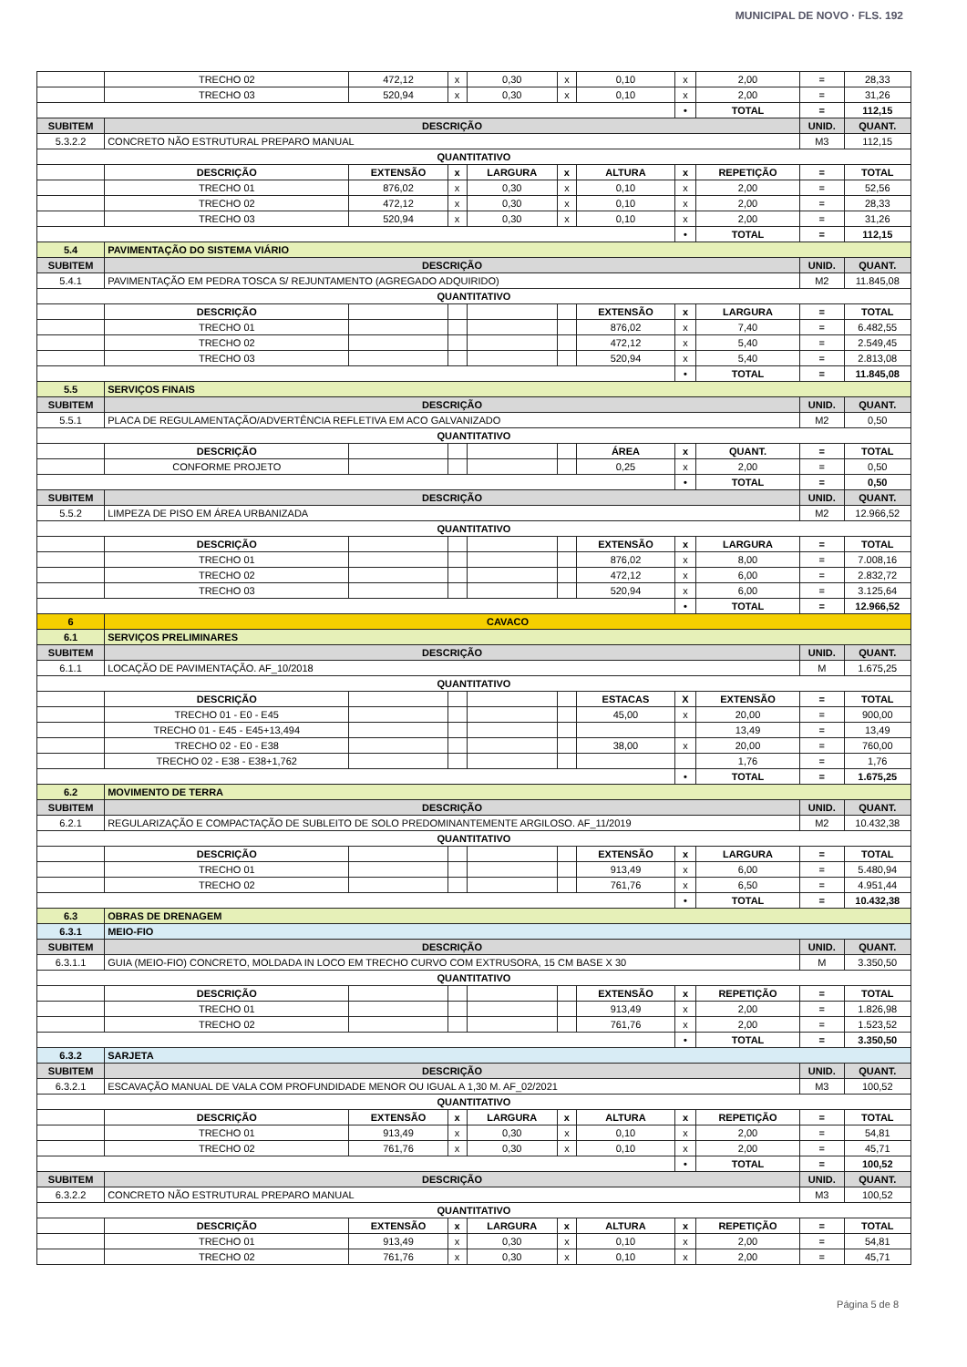MUNICIPAL DE NOVO · FLS. 192
| | TRECHO 02 | 472,12 | x | 0,30 | x | 0,10 | x | 2,00 | = | 28,33 |
| | TRECHO 03 | 520,94 | x | 0,30 | x | 0,10 | x | 2,00 | = | 31,26 |
| | | | | | | | • | TOTAL | = | 112,15 |
| SUBITEM | DESCRIÇÃO | | | | | | | | UNID. | QUANT. |
| 5.3.2.2 | CONCRETO NÃO ESTRUTURAL PREPARO MANUAL | | | | | | | | M3 | 112,15 |
| QUANTITATIVO | | | | | | | | | | |
| | DESCRIÇÃO | EXTENSÃO | x | LARGURA | x | ALTURA | x | REPETIÇÃO | = | TOTAL |
| | TRECHO 01 | 876,02 | x | 0,30 | x | 0,10 | x | 2,00 | = | 52,56 |
| | TRECHO 02 | 472,12 | x | 0,30 | x | 0,10 | x | 2,00 | = | 28,33 |
| | TRECHO 03 | 520,94 | x | 0,30 | x | 0,10 | x | 2,00 | = | 31,26 |
| | | | | | | | • | TOTAL | = | 112,15 |
| 5.4 | PAVIMENTAÇÃO DO SISTEMA VIÁRIO | | | | | | | | | |
| SUBITEM | DESCRIÇÃO | | | | | | | | UNID. | QUANT. |
| 5.4.1 | PAVIMENTAÇÃO EM PEDRA TOSCA S/ REJUNTAMENTO (AGREGADO ADQUIRIDO) | | | | | | | | M2 | 11.845,08 |
| QUANTITATIVO | | | | | | | | | | |
| | DESCRIÇÃO | | | | | EXTENSÃO | x | LARGURA | = | TOTAL |
| | TRECHO 01 | | | | | 876,02 | x | 7,40 | = | 6.482,55 |
| | TRECHO 02 | | | | | 472,12 | x | 5,40 | = | 2.549,45 |
| | TRECHO 03 | | | | | 520,94 | x | 5,40 | = | 2.813,08 |
| | | | | | | | • | TOTAL | = | 11.845,08 |
| 5.5 | SERVIÇOS FINAIS | | | | | | | | | |
| SUBITEM | DESCRIÇÃO | | | | | | | | UNID. | QUANT. |
| 5.5.1 | PLACA DE REGULAMENTAÇÃO/ADVERTÊNCIA REFLETIVA EM ACO GALVANIZADO | | | | | | | | M2 | 0,50 |
| QUANTITATIVO | | | | | | | | | | |
| | DESCRIÇÃO | | | | | ÁREA | x | QUANT. | = | TOTAL |
| | CONFORME PROJETO | | | | | 0,25 | x | 2,00 | = | 0,50 |
| | | | | | | | • | TOTAL | = | 0,50 |
| SUBITEM | DESCRIÇÃO | | | | | | | | UNID. | QUANT. |
| 5.5.2 | LIMPEZA DE PISO EM ÁREA URBANIZADA | | | | | | | | M2 | 12.966,52 |
| QUANTITATIVO | | | | | | | | | | |
| | DESCRIÇÃO | | | | | EXTENSÃO | x | LARGURA | = | TOTAL |
| | TRECHO 01 | | | | | 876,02 | x | 8,00 | = | 7.008,16 |
| | TRECHO 02 | | | | | 472,12 | x | 6,00 | = | 2.832,72 |
| | TRECHO 03 | | | | | 520,94 | x | 6,00 | = | 3.125,64 |
| | | | | | | | • | TOTAL | = | 12.966,52 |
| 6 | CAVACO | | | | | | | | | |
| 6.1 | SERVIÇOS PRELIMINARES | | | | | | | | | |
| SUBITEM | DESCRIÇÃO | | | | | | | | UNID. | QUANT. |
| 6.1.1 | LOCAÇÃO DE PAVIMENTAÇÃO. AF_10/2018 | | | | | | | | M | 1.675,25 |
| QUANTITATIVO | | | | | | | | | | |
| | DESCRIÇÃO | | | | | ESTACAS | X | EXTENSÃO | = | TOTAL |
| | TRECHO 01 - E0 - E45 | | | | | 45,00 | x | 20,00 | = | 900,00 |
| | TRECHO 01 - E45 - E45+13,494 | | | | | | | 13,49 | = | 13,49 |
| | TRECHO 02 - E0 - E38 | | | | | 38,00 | x | 20,00 | = | 760,00 |
| | TRECHO 02 - E38 - E38+1,762 | | | | | | | 1,76 | = | 1,76 |
| | | | | | | | • | TOTAL | = | 1.675,25 |
| 6.2 | MOVIMENTO DE TERRA | | | | | | | | | |
| SUBITEM | DESCRIÇÃO | | | | | | | | UNID. | QUANT. |
| 6.2.1 | REGULARIZAÇÃO E COMPACTAÇÃO DE SUBLEITO DE SOLO PREDOMINANTEMENTE ARGILOSO. AF_11/2019 | | | | | | | | M2 | 10.432,38 |
| QUANTITATIVO | | | | | | | | | | |
| | DESCRIÇÃO | | | | | EXTENSÃO | x | LARGURA | = | TOTAL |
| | TRECHO 01 | | | | | 913,49 | x | 6,00 | = | 5.480,94 |
| | TRECHO 02 | | | | | 761,76 | x | 6,50 | = | 4.951,44 |
| | | | | | | | • | TOTAL | = | 10.432,38 |
| 6.3 | OBRAS DE DRENAGEM | | | | | | | | | |
| 6.3.1 | MEIO-FIO | | | | | | | | | |
| SUBITEM | DESCRIÇÃO | | | | | | | | UNID. | QUANT. |
| 6.3.1.1 | GUIA (MEIO-FIO) CONCRETO, MOLDADA IN LOCO EM TRECHO CURVO COM EXTRUSORA, 15 CM BASE X 30 | | | | | | | | M | 3.350,50 |
| QUANTITATIVO | | | | | | | | | | |
| | DESCRIÇÃO | | | | | EXTENSÃO | x | REPETIÇÃO | = | TOTAL |
| | TRECHO 01 | | | | | 913,49 | x | 2,00 | = | 1.826,98 |
| | TRECHO 02 | | | | | 761,76 | x | 2,00 | = | 1.523,52 |
| | | | | | | | • | TOTAL | = | 3.350,50 |
| 6.3.2 | SARJETA | | | | | | | | | |
| SUBITEM | DESCRIÇÃO | | | | | | | | UNID. | QUANT. |
| 6.3.2.1 | ESCAVAÇÃO MANUAL DE VALA COM PROFUNDIDADE MENOR OU IGUAL A 1,30 M. AF_02/2021 | | | | | | | | M3 | 100,52 |
| QUANTITATIVO | | | | | | | | | | |
| | DESCRIÇÃO | EXTENSÃO | x | LARGURA | x | ALTURA | x | REPETIÇÃO | = | TOTAL |
| | TRECHO 01 | 913,49 | x | 0,30 | x | 0,10 | x | 2,00 | = | 54,81 |
| | TRECHO 02 | 761,76 | x | 0,30 | x | 0,10 | x | 2,00 | = | 45,71 |
| | | | | | | | • | TOTAL | = | 100,52 |
| SUBITEM | DESCRIÇÃO | | | | | | | | UNID. | QUANT. |
| 6.3.2.2 | CONCRETO NÃO ESTRUTURAL PREPARO MANUAL | | | | | | | | M3 | 100,52 |
| QUANTITATIVO | | | | | | | | | | |
| | DESCRIÇÃO | EXTENSÃO | x | LARGURA | x | ALTURA | x | REPETIÇÃO | = | TOTAL |
| | TRECHO 01 | 913,49 | x | 0,30 | x | 0,10 | x | 2,00 | = | 54,81 |
| | TRECHO 02 | 761,76 | x | 0,30 | x | 0,10 | x | 2,00 | = | 45,71 |
Página 5 de 8